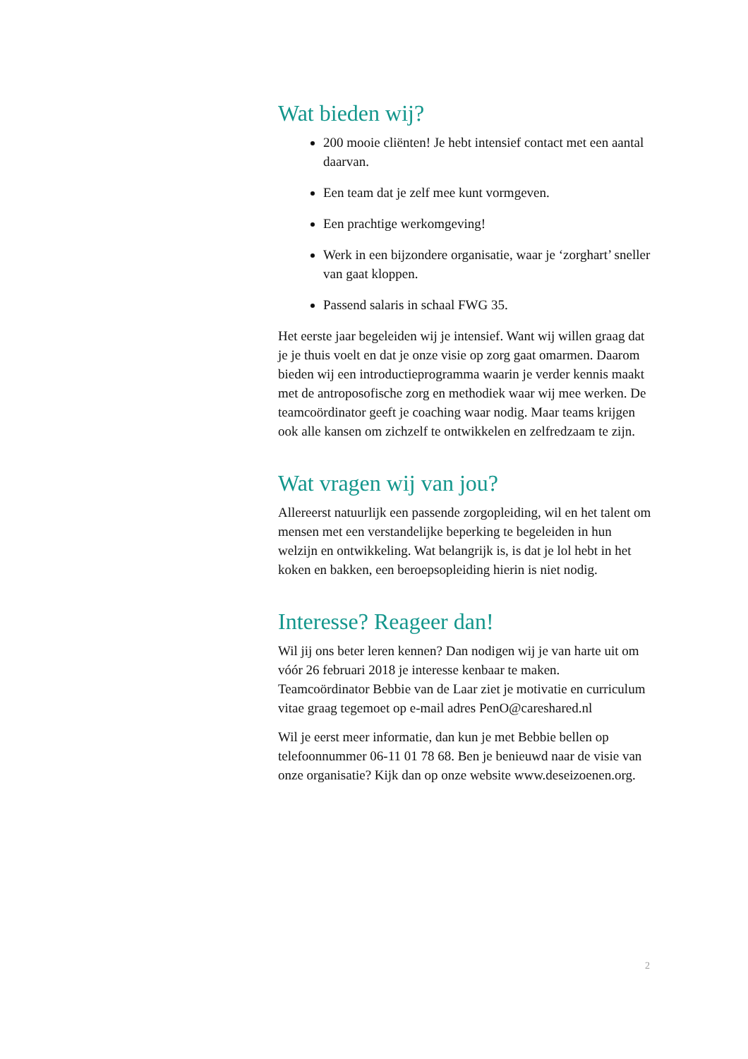Wat bieden wij?
200 mooie cliënten! Je hebt intensief contact met een aantal daarvan.
Een team dat je zelf mee kunt vormgeven.
Een prachtige werkomgeving!
Werk in een bijzondere organisatie, waar je ‘zorghart’ sneller van gaat kloppen.
Passend salaris in schaal FWG 35.
Het eerste jaar begeleiden wij je intensief. Want wij willen graag dat je je thuis voelt en dat je onze visie op zorg gaat omarmen. Daarom bieden wij een introductieprogramma waarin je verder kennis maakt met de antroposofische zorg en methodiek waar wij mee werken. De teamcoördinator geeft je coaching waar nodig. Maar teams krijgen ook alle kansen om zichzelf te ontwikkelen en zelfredzaam te zijn.
Wat vragen wij van jou?
Allereerst natuurlijk een passende zorgopleiding, wil en het talent om mensen met een verstandelijke beperking te begeleiden in hun welzijn en ontwikkeling. Wat belangrijk is, is dat je lol hebt in het koken en bakken, een beroepsopleiding hierin is niet nodig.
Interesse? Reageer dan!
Wil jij ons beter leren kennen? Dan nodigen wij je van harte uit om vóór 26 februari 2018 je interesse kenbaar te maken. Teamcoördinator Bebbie van de Laar ziet je motivatie en curriculum vitae graag tegemoet op e-mail adres PenO@careshared.nl
Wil je eerst meer informatie, dan kun je met Bebbie bellen op telefoonnummer 06-11 01 78 68. Ben je benieuwd naar de visie van onze organisatie? Kijk dan op onze website www.deseizoenen.org.
2